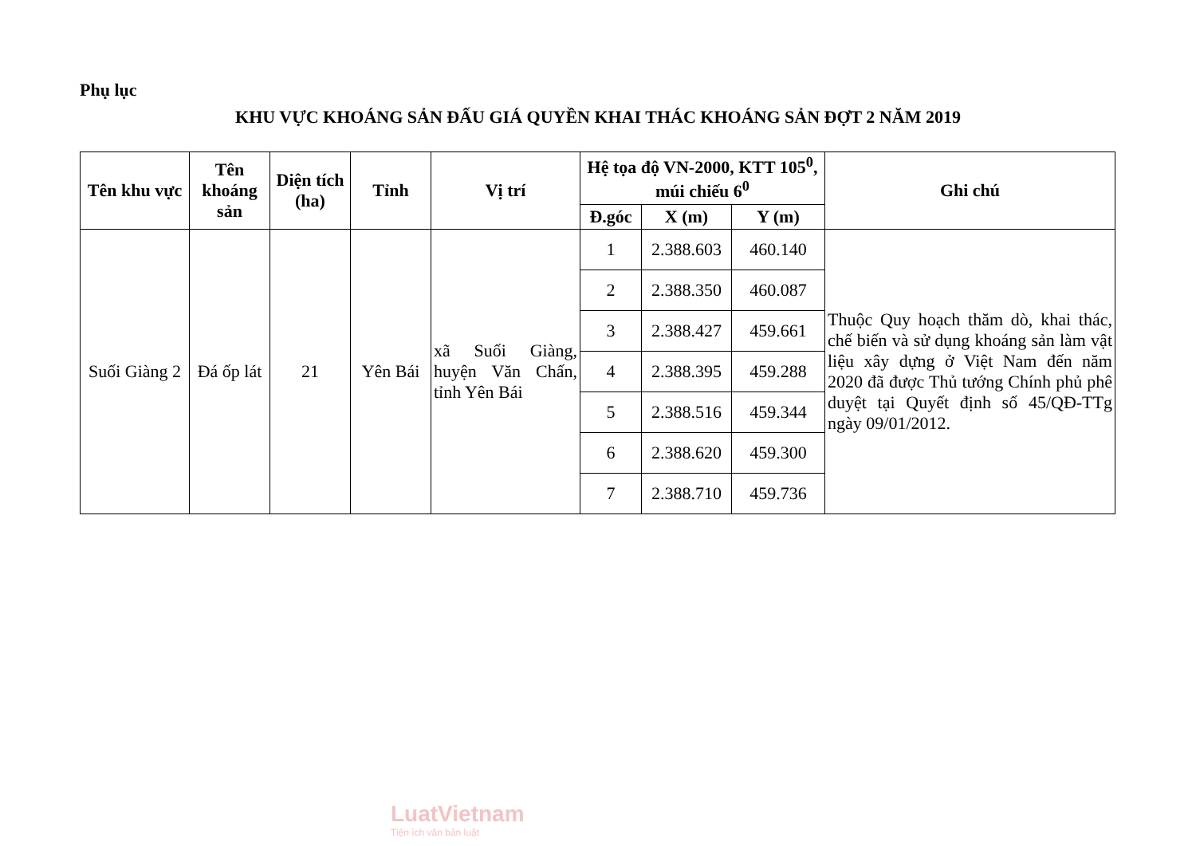Phụ lục
KHU VỰC KHOÁNG SẢN ĐẤU GIÁ QUYỀN KHAI THÁC KHOÁNG SẢN ĐỢT 2 NĂM 2019
| Tên khu vực | Tên khoáng sản | Diện tích (ha) | Tỉnh | Vị trí | Hệ tọa độ VN-2000, KTT 105<sup>0</sup>, múi chiếu 6<sup>0</sup> | | | Ghi chú |
| --- | --- | --- | --- | --- | --- | --- | --- | --- |
| | | | | | Đ.góc | X (m) | Y (m) | |
| Suối Giàng 2 | Đá ốp lát | 21 | Yên Bái | xã Suối Giàng, huyện Văn Chấn, tỉnh Yên Bái | 1 | 2.388.603 | 460.140 | Thuộc Quy hoạch thăm dò, khai thác, chế biến và sử dụng khoáng sản làm vật liệu xây dựng ở Việt Nam đến năm 2020 đã được Thủ tướng Chính phủ phê duyệt tại Quyết định số 45/QĐ-TTg ngày 09/01/2012. |
| | | | | | 2 | 2.388.350 | 460.087 | |
| | | | | | 3 | 2.388.427 | 459.661 | |
| | | | | | 4 | 2.388.395 | 459.288 | |
| | | | | | 5 | 2.388.516 | 459.344 | |
| | | | | | 6 | 2.388.620 | 459.300 | |
| | | | | | 7 | 2.388.710 | 459.736 | |
LuatVietnam
Tiện ích văn bản luật